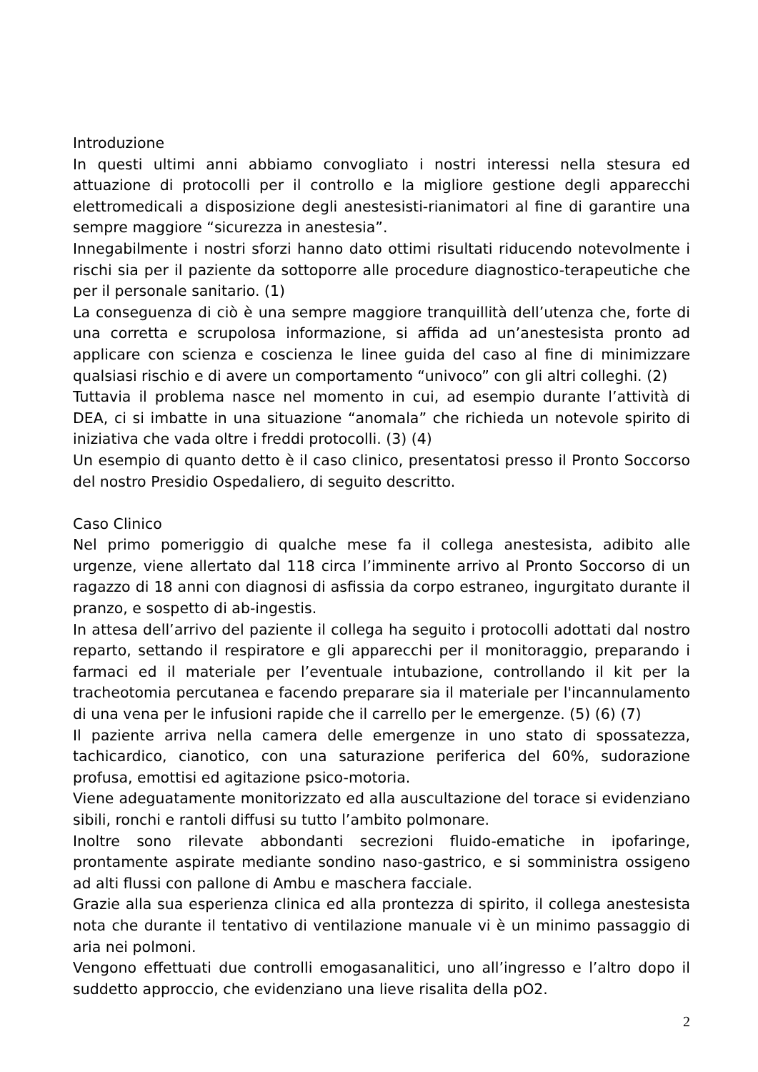Introduzione
In questi ultimi anni abbiamo convogliato i nostri interessi nella stesura ed attuazione di protocolli per il controllo e la migliore gestione degli apparecchi elettromedicali a disposizione degli anestesisti-rianimatori al fine di garantire una sempre maggiore “sicurezza in anestesia”.
Innegabilmente i nostri sforzi hanno dato ottimi risultati riducendo notevolmente i rischi sia per il paziente da sottoporre alle procedure diagnostico-terapeutiche che per il personale sanitario. (1)
La conseguenza di ciò è una sempre maggiore tranquillità dell’utenza che, forte di una corretta e scrupolosa informazione, si affida ad un’anestesista pronto ad applicare con scienza e coscienza le linee guida del caso al fine di minimizzare qualsiasi rischio e di avere un comportamento “univoco” con gli altri colleghi. (2)
Tuttavia il problema nasce nel momento in cui, ad esempio durante l’attività di DEA, ci si imbatte in una situazione “anomala” che richieda un notevole spirito di iniziativa che vada oltre i freddi protocolli. (3) (4)
Un esempio di quanto detto è il caso clinico, presentatosi presso il Pronto Soccorso del nostro Presidio Ospedaliero, di seguito descritto.
Caso Clinico
Nel primo pomeriggio di qualche mese fa il collega anestesista, adibito alle urgenze, viene allertato dal 118 circa l’imminente arrivo al Pronto Soccorso di un ragazzo di 18 anni con diagnosi di asfissia da corpo estraneo, ingurgitato durante il pranzo, e sospetto di ab-ingestis.
In attesa dell’arrivo del paziente il collega ha seguito i protocolli adottati dal nostro reparto, settando il respiratore e gli apparecchi per il monitoraggio, preparando i farmaci ed il materiale per l’eventuale intubazione, controllando il kit per la tracheotomia percutanea e facendo preparare sia il materiale per l'incannulamento di una vena per le infusioni rapide che il carrello per le emergenze. (5) (6) (7)
Il paziente arriva nella camera delle emergenze in uno stato di spossatezza, tachicardico, cianotico, con una saturazione periferica del 60%, sudorazione profusa, emottisi ed agitazione psico-motoria.
Viene adeguatamente monitorizzato ed alla auscultazione del torace si evidenziano sibili, ronchi e rantoli diffusi su tutto l’ambito polmonare.
Inoltre sono rilevate abbondanti secrezioni fluido-ematiche in ipofaringe, prontamente aspirate mediante sondino naso-gastrico, e si somministra ossigeno ad alti flussi con pallone di Ambu e maschera facciale.
Grazie alla sua esperienza clinica ed alla prontezza di spirito, il collega anestesista nota che durante il tentativo di ventilazione manuale vi è un minimo passaggio di aria nei polmoni.
Vengono effettuati due controlli emogasanalitici, uno all’ingresso e l’altro dopo il suddetto approccio, che evidenziano una lieve risalita della pO2.
2